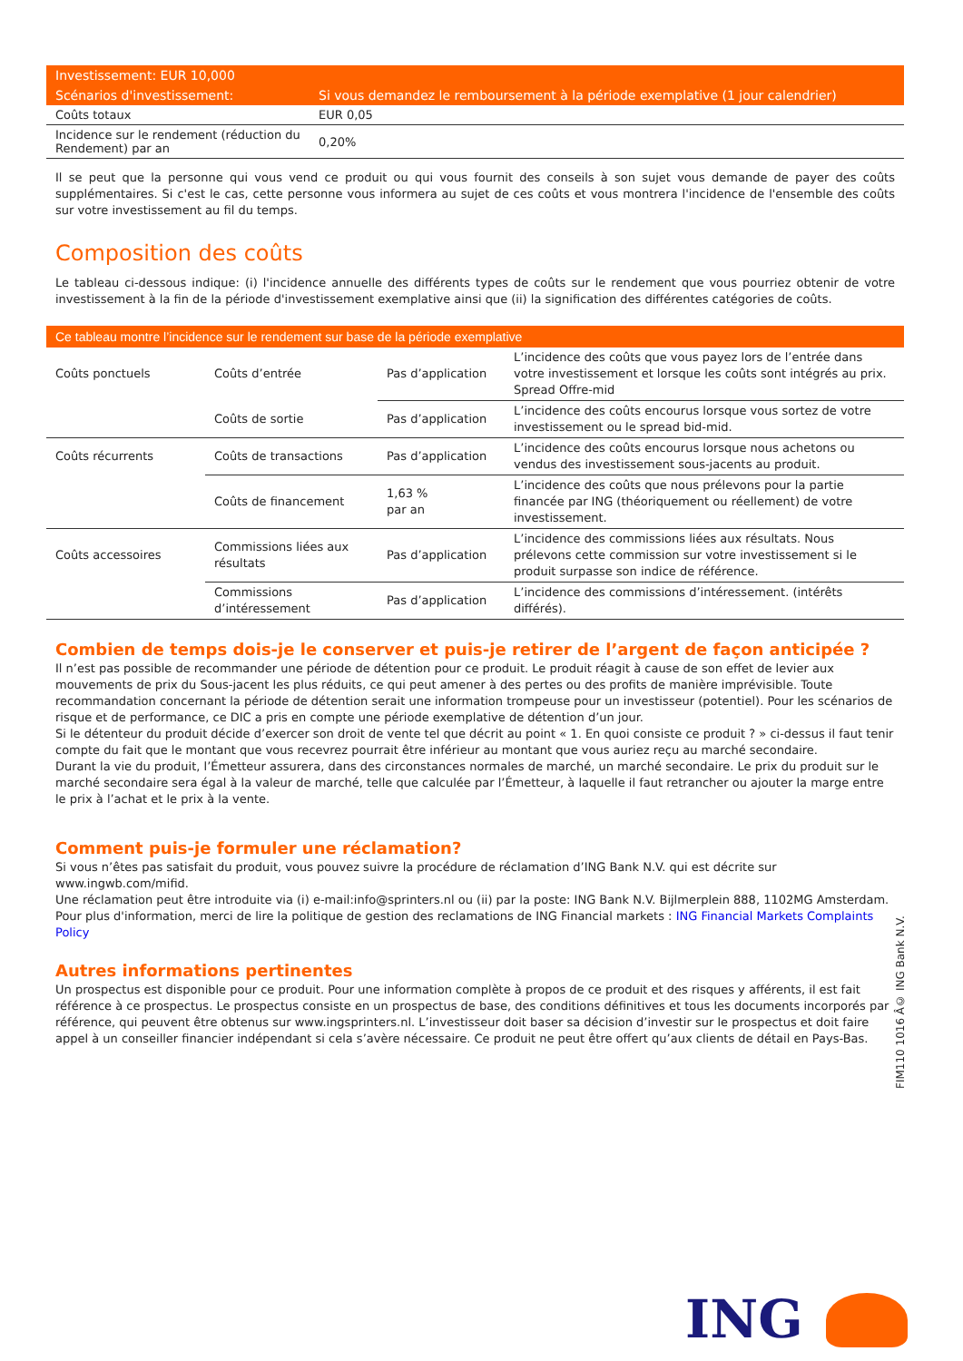| Investissement: EUR 10,000 | |
| Scénarios d'investissement: | Si vous demandez le remboursement à la période exemplative (1 jour calendrier) |
| Coûts totaux | EUR 0,05 |
| Incidence sur le rendement (réduction du Rendement) par an | 0,20% |
Il se peut que la personne qui vous vend ce produit ou qui vous fournit des conseils à son sujet vous demande de payer des coûts supplémentaires. Si c'est le cas, cette personne vous informera au sujet de ces coûts et vous montrera l'incidence de l'ensemble des coûts sur votre investissement au fil du temps.
Composition des coûts
Le tableau ci-dessous indique: (i) l'incidence annuelle des différents types de coûts sur le rendement que vous pourriez obtenir de votre investissement à la fin de la période d'investissement exemplative ainsi que (ii) la signification des différentes catégories de coûts.
| Ce tableau montre l’incidence sur le rendement sur base de la période exemplative | | | |
| --- | --- | --- | --- |
| Coûts ponctuels | Coûts d’entrée | Pas d’application | L’incidence des coûts que vous payez lors de l’entrée dans votre investissement et lorsque les coûts sont intégrés au prix. Spread Offre-mid |
| | Coûts de sortie | Pas d’application | L’incidence des coûts encourus lorsque vous sortez de votre investissement ou le spread bid-mid. |
| Coûts récurrents | Coûts de transactions | Pas d’application | L’incidence des coûts encourus lorsque nous achetons ou vendus des investissement sous-jacents au produit. |
| | Coûts de financement | 1,63 % par an | L’incidence des coûts que nous prélevons pour la partie financée par ING (théoriquement ou réellement) de votre investissement. |
| Coûts accessoires | Commissions liées aux résultats | Pas d’application | L’incidence des commissions liées aux résultats. Nous prélevons cette commission sur votre investissement si le produit surpasse son indice de référence. |
| | Commissions d’intéressement | Pas d’application | L’incidence des commissions d’intéressement. (intérêts différés). |
Combien de temps dois-je le conserver et puis-je retirer de l’argent de façon anticipée ?
Il n’est pas possible de recommander une période de détention pour ce produit. Le produit réagit à cause de son effet de levier aux mouvements de prix du Sous-jacent les plus réduits, ce qui peut amener à des pertes ou des profits de manière imprévisible. Toute recommandation concernant la période de détention serait une information trompeuse pour un investisseur (potentiel). Pour les scénarios de risque et de performance, ce DIC a pris en compte une période exemplative de détention d’un jour.
Si le détenteur du produit décide d’exercer son droit de vente tel que décrit au point « 1. En quoi consiste ce produit ? » ci-dessus il faut tenir compte du fait que le montant que vous recevrez pourrait être inférieur au montant que vous auriez reçu au marché secondaire.
Durant la vie du produit, l’Émetteur assurera, dans des circonstances normales de marché, un marché secondaire. Le prix du produit sur le marché secondaire sera égal à la valeur de marché, telle que calculée par l’Émetteur, à laquelle il faut retrancher ou ajouter la marge entre le prix à l’achat et le prix à la vente.
Comment puis-je formuler une réclamation?
Si vous n’êtes pas satisfait du produit, vous pouvez suivre la procédure de réclamation d’ING Bank N.V. qui est décrite sur www.ingwb.com/mifid.
Une réclamation peut être introduite via (i) e-mail:info@sprinters.nl ou (ii) par la poste: ING Bank N.V. Bijlmerplein 888, 1102MG Amsterdam.
Pour plus d'information, merci de lire la politique de gestion des reclamations de ING Financial markets : ING Financial Markets Complaints Policy
Autres informations pertinentes
Un prospectus est disponible pour ce produit. Pour une information complète à propos de ce produit et des risques y afférents, il est fait référence à ce prospectus. Le prospectus consiste en un prospectus de base, des conditions définitives et tous les documents incorporés par référence, qui peuvent être obtenus sur www.ingsprinters.nl. L’investisseur doit baser sa décision d’investir sur le prospectus et doit faire appel à un conseiller financier indépendant si cela s’avère nécessaire. Ce produit ne peut être offert qu’aux clients de détail en Pays-Bas.
FIM110 1016 Â© ING Bank N.V.
ING